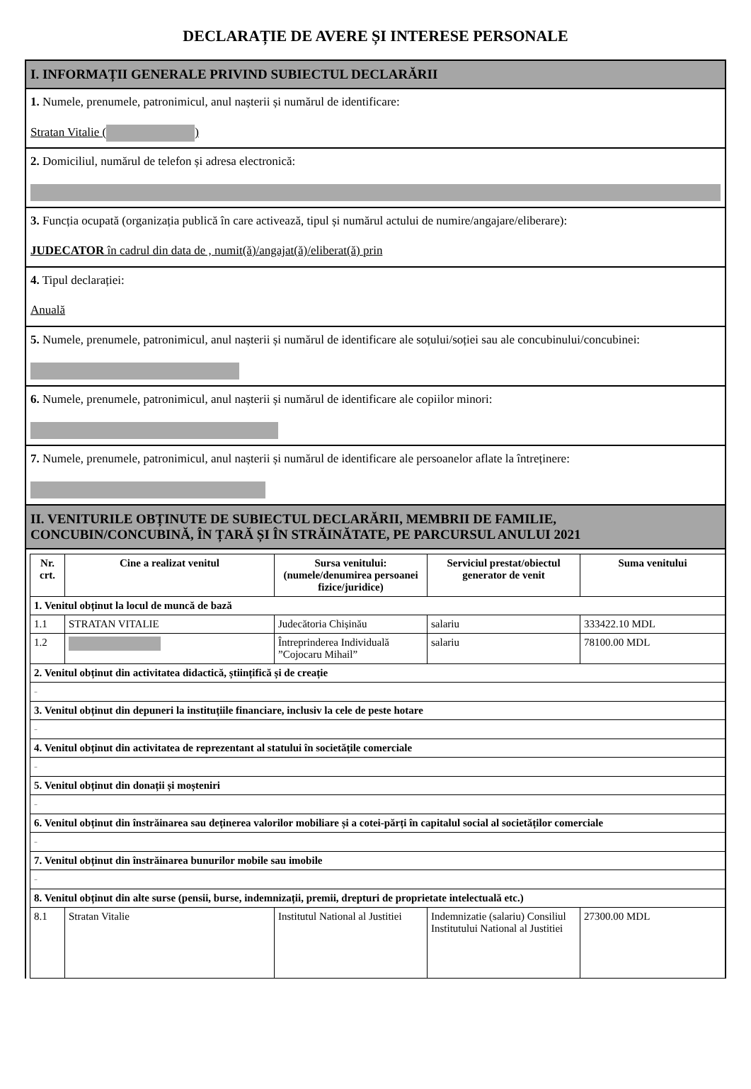DECLARAȚIE DE AVERE ȘI INTERESE PERSONALE
I. INFORMAȚII GENERALE PRIVIND SUBIECTUL DECLARĂRII
1. Numele, prenumele, patronimicul, anul nașterii și numărul de identificare:
Stratan Vitalie ( )
2. Domiciliul, numărul de telefon și adresa electronică:
3. Funcția ocupată (organizația publică în care activează, tipul și numărul actului de numire/angajare/eliberare):
JUDECATOR în cadrul din data de , numit(ă)/angajat(ă)/eliberat(ă) prin
4. Tipul declarației:
Anuală
5. Numele, prenumele, patronimicul, anul nașterii și numărul de identificare ale soțului/soției sau ale concubinului/concubinei:
6. Numele, prenumele, patronimicul, anul nașterii și numărul de identificare ale copiilor minori:
7. Numele, prenumele, patronimicul, anul nașterii și numărul de identificare ale persoanelor aflate la întreținere:
II. VENITURILE OBȚINUTE DE SUBIECTUL DECLARĂRII, MEMBRII DE FAMILIE, CONCUBIN/CONCUBINĂ, ÎN ȚARĂ ȘI ÎN STRĂINĂTATE, PE PARCURSUL ANULUI 2021
| Nr. crt. | Cine a realizat venitul | Sursa venitului: (numele/denumirea persoanei fizice/juridice) | Serviciul prestat/obiectul generator de venit | Suma venitului |
| --- | --- | --- | --- | --- |
| 1. Venitul obținut la locul de muncă de bază | | | | |
| 1.1 | STRATAN VITALIE | Judecătoria Chișinău | salariu | 333422.10 MDL |
| 1.2 | | Întreprinderea Individuală ”Cojocaru Mihail” | salariu | 78100.00 MDL |
| 2. Venitul obținut din activitatea didactică, științifică și de creație | | | | |
| - | | | | |
| 3. Venitul obținut din depuneri la instituțiile financiare, inclusiv la cele de peste hotare | | | | |
| - | | | | |
| 4. Venitul obținut din activitatea de reprezentant al statului în societățile comerciale | | | | |
| - | | | | |
| 5. Venitul obținut din donații și moșteniri | | | | |
| - | | | | |
| 6. Venitul obținut din înstrăinarea sau deținerea valorilor mobiliare și a cotei-părți în capitalul social al societăților comerciale | | | | |
| - | | | | |
| 7. Venitul obținut din înstrăinarea bunurilor mobile sau imobile | | | | |
| - | | | | |
| 8. Venitul obținut din alte surse (pensii, burse, indemnizații, premii, drepturi de proprietate intelectuală etc.) | | | | |
| 8.1 | Stratan Vitalie | Institutul National al Justitiei | Indemnizatie (salariu) Consiliul Institutului National al Justitiei | 27300.00 MDL |